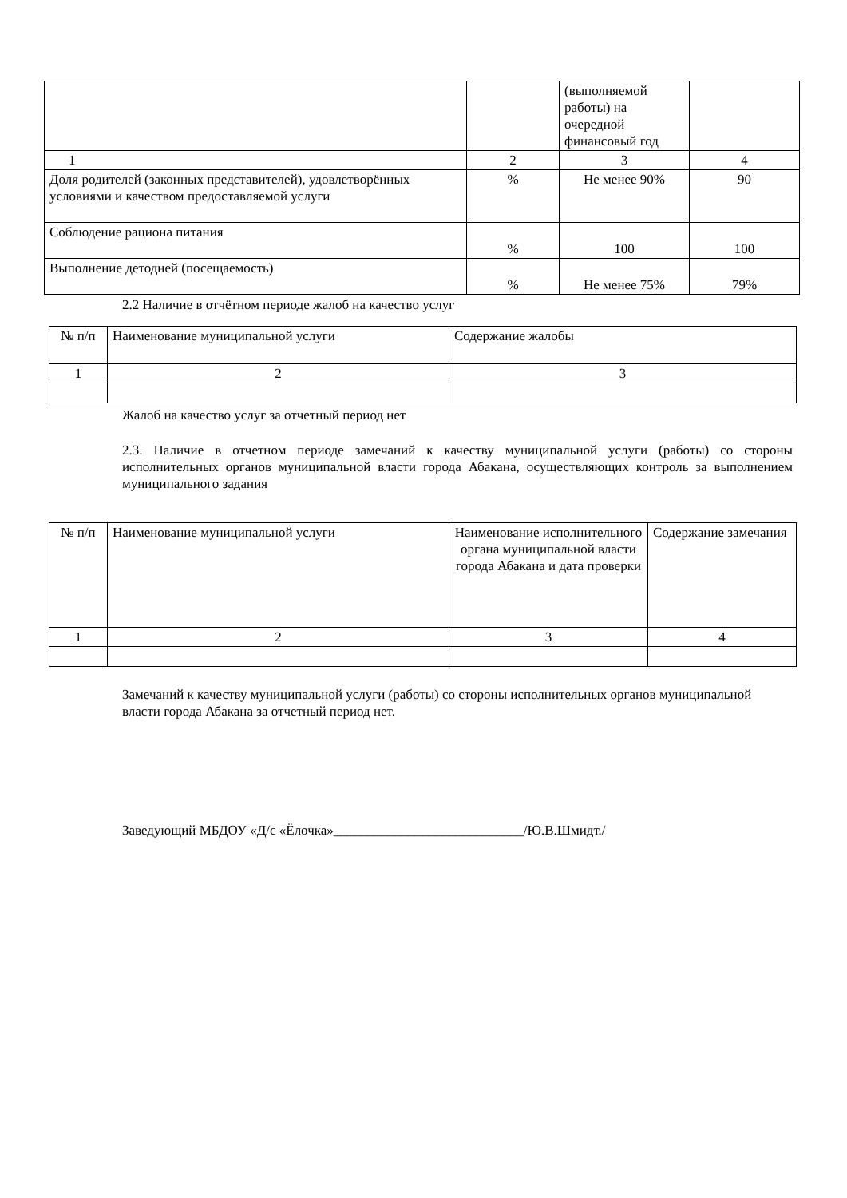| | | (выполняемой работы) на очередной финансовый год | |
| 1 | 2 | 3 | 4 |
| Доля родителей (законных представителей), удовлетворённых условиями и качеством предоставляемой услуги | % | Не менее 90% | 90 |
| Соблюдение рациона питания | % | 100 | 100 |
| Выполнение детодней (посещаемость) | % | Не менее 75% | 79% |
2.2 Наличие в отчётном периоде жалоб на качество услуг
| № п/п | Наименование муниципальной услуги | Содержание жалобы |
| 1 | 2 | 3 |
Жалоб на качество услуг за отчетный период нет
2.3. Наличие в отчетном периоде замечаний к качеству муниципальной услуги (работы) со стороны исполнительных органов муниципальной власти города Абакана, осуществляющих контроль за выполнением муниципального задания
| № п/п | Наименование муниципальной услуги | Наименование исполнительного органа муниципальной власти города Абакана и дата проверки | Содержание замечания |
| 1 | 2 | 3 | 4 |
Замечаний к качеству муниципальной услуги (работы) со стороны исполнительных органов муниципальной власти города Абакана за отчетный период нет.
Заведующий МБДОУ «Д/с «Ёлочка»____________________________/Ю.В.Шмидт./